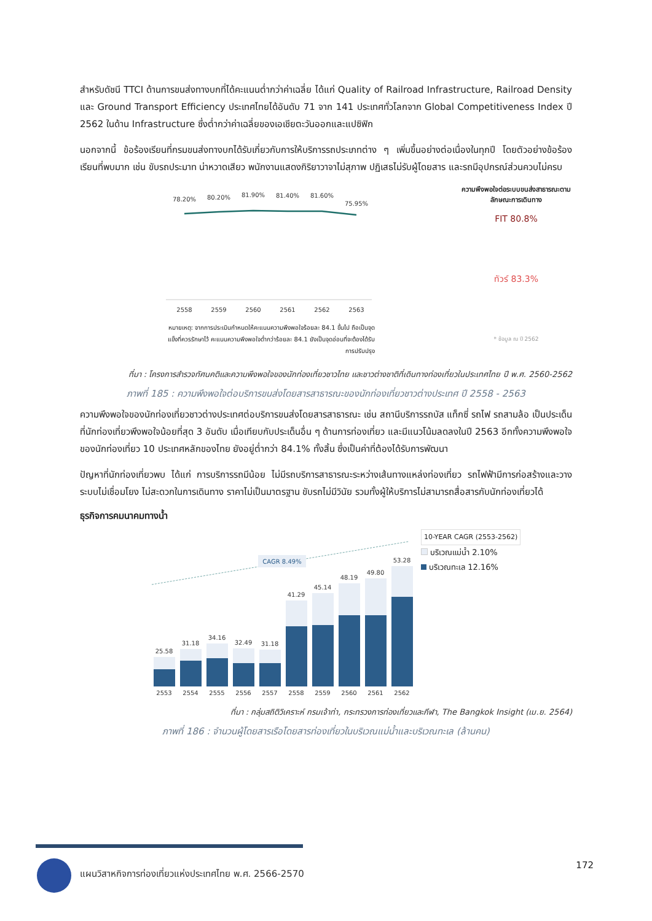สำหรับดัชนี TTCI ด้านการขนส่งทางบกที่ได้คะแนนต่ำกว่าค่าเฉลี่ย ได้แก่ Quality of Railroad Infrastructure, Railroad Density และ Ground Transport Efficiency ประเทศไทยได้อันดับ 71 จาก 141 ประเทศทั่วโลกจาก Global Competitiveness Index ปี 2562 ในด้าน Infrastructure ซึ่งต่ำกว่าค่าเฉลี่ยของเอเชียตะวันออกและแปซิฟิก
นอกจากนี้ ข้อร้องเรียนที่กรมขนส่งทางบกได้รับเกี่ยวกับการให้บริการรถประเภทต่าง ๆ เพิ่มขึ้นอย่างต่อเนื่องในทุกปี โดยตัวอย่างข้อร้องเรียนที่พบมาก เช่น ขับรถประมาท น่าหวาดเสียว พนักงานแสดงกิริยาวาจาไม่สุภาพ ปฏิเสธไม่รับผู้โดยสาร และรถมีอุปกรณ์ส่วนควบไม่ครบ
78.20%
80.20%
81.90%
81.40%
81.60%
75.95%
2558
2559
2560
2561
2562
2563
หมายเหตุ: จากการประเมินกำหนดให้คะแนนความพึงพอใจร้อยละ 84.1 ขึ้นไป ถือเป็นจุดแข็งที่ควรรักษาไว้ คะแนนความพึงพอใจต่ำกว่าร้อยละ 84.1 ยังเป็นจุดอ่อนที่จะต้องได้รับการปรับปรุง
ความพึงพอใจต่อระบบขนส่งสาธารณะตามลักษณะการเดินทาง
FIT 80.8%
ทัวร์ 83.3%
* ข้อมูล ณ ปี 2562
ที่มา : โครงการสำรวจทัศนคติและความพึงพอใจของนักท่องเที่ยวชาวไทย และชาวต่างชาติที่เดินทางท่องเที่ยวในประเทศไทย ปี พ.ศ. 2560-2562
ภาพที่ 185 : ความพึงพอใจต่อบริการขนส่งโดยสารสาธารณะของนักท่องเที่ยวชาวต่างประเทศ ปี 2558 - 2563
ความพึงพอใจของนักท่องเที่ยวชาวต่างประเทศต่อบริการขนส่งโดยสารสาธารณะ เช่น สถานีบริการรถบัส แท็กซี่ รถไฟ รถสามล้อ เป็นประเด็นที่นักท่องเที่ยวพึงพอใจน้อยที่สุด 3 อันดับ เมื่อเทียบกับประเด็นอื่น ๆ ด้านการท่องเที่ยว และมีแนวโน้มลดลงในปี 2563 อีกทั้งความพึงพอใจของนักท่องเที่ยว 10 ประเทศหลักของไทย ยังอยู่ต่ำกว่า 84.1% ทั้งสิ้น ซึ่งเป็นค่าที่ต้องได้รับการพัฒนา
ปัญหาที่นักท่องเที่ยวพบ ได้แก่ การบริการรถมีน้อย ไม่มีรถบริการสาธารณะระหว่างเส้นทางแหล่งท่องเที่ยว รถไฟฟ้ามีการก่อสร้างและวางระบบไม่เชื่อมโยง ไม่สะดวกในการเดินทาง ราคาไม่เป็นมาตรฐาน ขับรถไม่มีวินัย รวมทั้งผู้ให้บริการไม่สามารถสื่อสารกับนักท่องเที่ยวได้
ธุรกิจการคมนาคมทางน้ำ
CAGR 8.49%
25.58
31.18
34.16
32.49
31.18
41.29
45.14
48.19
49.80
53.28
2553
2554
2555
2556
2557
2558
2559
2560
2561
2562
10-YEAR CAGR (2553-2562)
บริเวณแม่น้ำ 2.10%
บริเวณทะเล 12.16%
ที่มา : กลุ่มสถิติวิเคราะห์ กรมเจ้าท่า, กระทรวงการท่องเที่ยวและกีฬา, The Bangkok Insight (เม.ย. 2564)
ภาพที่ 186 : จำนวนผู้โดยสารเรือโดยสารท่องเที่ยวในบริเวณแม่น้ำและบริเวณทะเล (ล้านคน)
แผนวิสาหกิจการท่องเที่ยวแห่งประเทศไทย พ.ศ. 2566-2570
172